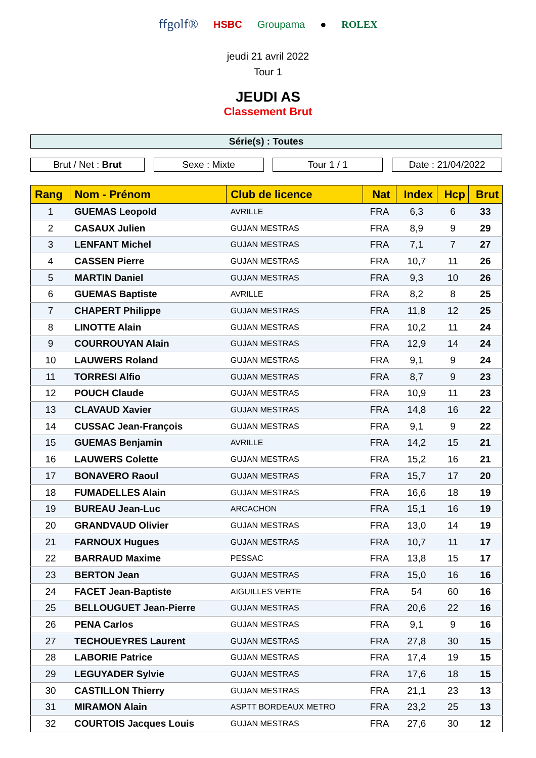ffgolf® HSBC Groupama ● ROLEX
jeudi 21 avril 2022
Tour 1
JEUDI AS
Classement Brut
Série(s) : Toutes
Brut / Net : Brut Sexe : Mixte Tour 1 / 1 Date : 21/04/2022
| Rang | Nom - Prénom | Club de licence | Nat | Index | Hcp | Brut |
| --- | --- | --- | --- | --- | --- | --- |
| 1 | GUEMAS Leopold | AVRILLE | FRA | 6,3 | 6 | 33 |
| 2 | CASAUX Julien | GUJAN MESTRAS | FRA | 8,9 | 9 | 29 |
| 3 | LENFANT Michel | GUJAN MESTRAS | FRA | 7,1 | 7 | 27 |
| 4 | CASSEN Pierre | GUJAN MESTRAS | FRA | 10,7 | 11 | 26 |
| 5 | MARTIN Daniel | GUJAN MESTRAS | FRA | 9,3 | 10 | 26 |
| 6 | GUEMAS Baptiste | AVRILLE | FRA | 8,2 | 8 | 25 |
| 7 | CHAPERT Philippe | GUJAN MESTRAS | FRA | 11,8 | 12 | 25 |
| 8 | LINOTTE Alain | GUJAN MESTRAS | FRA | 10,2 | 11 | 24 |
| 9 | COURROUYAN Alain | GUJAN MESTRAS | FRA | 12,9 | 14 | 24 |
| 10 | LAUWERS Roland | GUJAN MESTRAS | FRA | 9,1 | 9 | 24 |
| 11 | TORRESI Alfio | GUJAN MESTRAS | FRA | 8,7 | 9 | 23 |
| 12 | POUCH Claude | GUJAN MESTRAS | FRA | 10,9 | 11 | 23 |
| 13 | CLAVAUD Xavier | GUJAN MESTRAS | FRA | 14,8 | 16 | 22 |
| 14 | CUSSAC Jean-François | GUJAN MESTRAS | FRA | 9,1 | 9 | 22 |
| 15 | GUEMAS Benjamin | AVRILLE | FRA | 14,2 | 15 | 21 |
| 16 | LAUWERS Colette | GUJAN MESTRAS | FRA | 15,2 | 16 | 21 |
| 17 | BONAVERO Raoul | GUJAN MESTRAS | FRA | 15,7 | 17 | 20 |
| 18 | FUMADELLES Alain | GUJAN MESTRAS | FRA | 16,6 | 18 | 19 |
| 19 | BUREAU Jean-Luc | ARCACHON | FRA | 15,1 | 16 | 19 |
| 20 | GRANDVAUD Olivier | GUJAN MESTRAS | FRA | 13,0 | 14 | 19 |
| 21 | FARNOUX Hugues | GUJAN MESTRAS | FRA | 10,7 | 11 | 17 |
| 22 | BARRAUD Maxime | PESSAC | FRA | 13,8 | 15 | 17 |
| 23 | BERTON Jean | GUJAN MESTRAS | FRA | 15,0 | 16 | 16 |
| 24 | FACET Jean-Baptiste | AIGUILLES VERTE | FRA | 54 | 60 | 16 |
| 25 | BELLOUGUET Jean-Pierre | GUJAN MESTRAS | FRA | 20,6 | 22 | 16 |
| 26 | PENA Carlos | GUJAN MESTRAS | FRA | 9,1 | 9 | 16 |
| 27 | TECHOUEYRES Laurent | GUJAN MESTRAS | FRA | 27,8 | 30 | 15 |
| 28 | LABORIE Patrice | GUJAN MESTRAS | FRA | 17,4 | 19 | 15 |
| 29 | LEGUYADER Sylvie | GUJAN MESTRAS | FRA | 17,6 | 18 | 15 |
| 30 | CASTILLON Thierry | GUJAN MESTRAS | FRA | 21,1 | 23 | 13 |
| 31 | MIRAMON Alain | ASPTT BORDEAUX METRO | FRA | 23,2 | 25 | 13 |
| 32 | COURTOIS Jacques Louis | GUJAN MESTRAS | FRA | 27,6 | 30 | 12 |